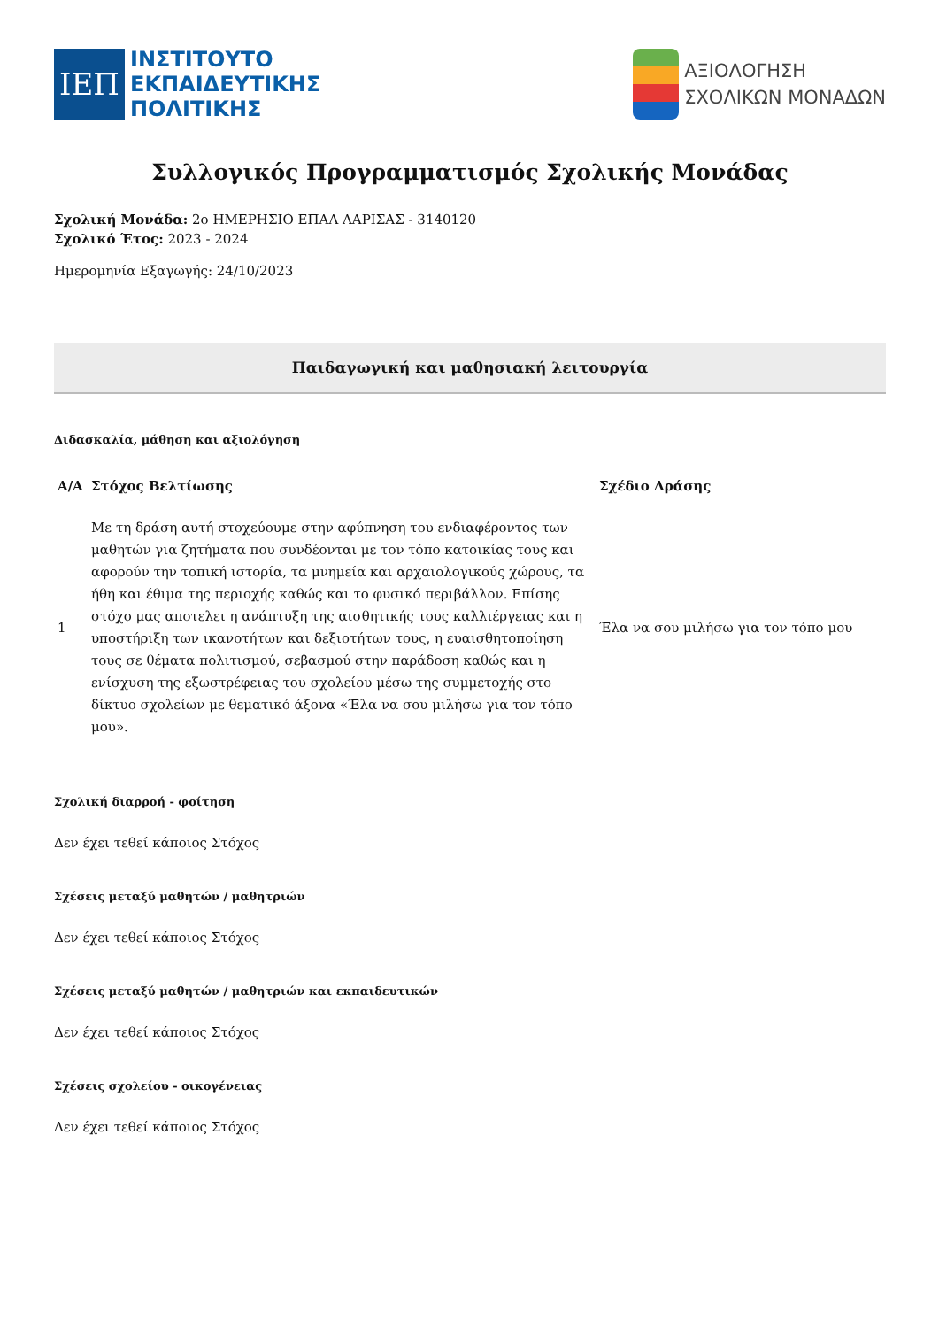ΙΕΠ
ΙΝΣΤΙΤΟΥΤΟ
ΕΚΠΑΙΔΕΥΤΙΚΗΣ
ΠΟΛΙΤΙΚΗΣ
ΑΞΙΟΛΟΓΗΣΗ
ΣΧΟΛΙΚΩΝ ΜΟΝΑΔΩΝ
Συλλογικός Προγραμματισμός Σχολικής Μονάδας
Σχολική Μονάδα: 2ο ΗΜΕΡΗΣΙΟ ΕΠΑΛ ΛΑΡΙΣΑΣ - 3140120
Σχολικό Έτος: 2023 - 2024
Ημερομηνία Εξαγωγής: 24/10/2023
Παιδαγωγική και μαθησιακή λειτουργία
Διδασκαλία, μάθηση και αξιολόγηση
| Α/Α | Στόχος Βελτίωσης | Σχέδιο Δράσης |
| --- | --- | --- |
| 1 | Με τη δράση αυτή στοχεύουμε στην αφύπνηση του ενδιαφέροντος των μαθητών για ζητήματα που συνδέονται με τον τόπο κατοικίας τους και αφορούν την τοπική ιστορία, τα μνημεία και αρχαιολογικούς χώρους, τα ήθη και έθιμα της περιοχής καθώς και το φυσικό περιβάλλον. Επίσης στόχο μας αποτελει η ανάπτυξη της αισθητικής τους καλλιέργειας και η υποστήριξη των ικανοτήτων και δεξιοτήτων τους, η ευαισθητοποίηση τους σε θέματα πολιτισμού, σεβασμού στην παράδοση καθώς και η ενίσχυση της εξωστρέφειας του σχολείου μέσω της συμμετοχής στο δίκτυο σχολείων με θεματικό άξονα «Έλα να σου μιλήσω για τον τόπο μου». | Έλα να σου μιλήσω για τον τόπο μου |
Σχολική διαρροή - φοίτηση
Δεν έχει τεθεί κάποιος Στόχος
Σχέσεις μεταξύ μαθητών / μαθητριών
Δεν έχει τεθεί κάποιος Στόχος
Σχέσεις μεταξύ μαθητών / μαθητριών και εκπαιδευτικών
Δεν έχει τεθεί κάποιος Στόχος
Σχέσεις σχολείου - οικογένειας
Δεν έχει τεθεί κάποιος Στόχος